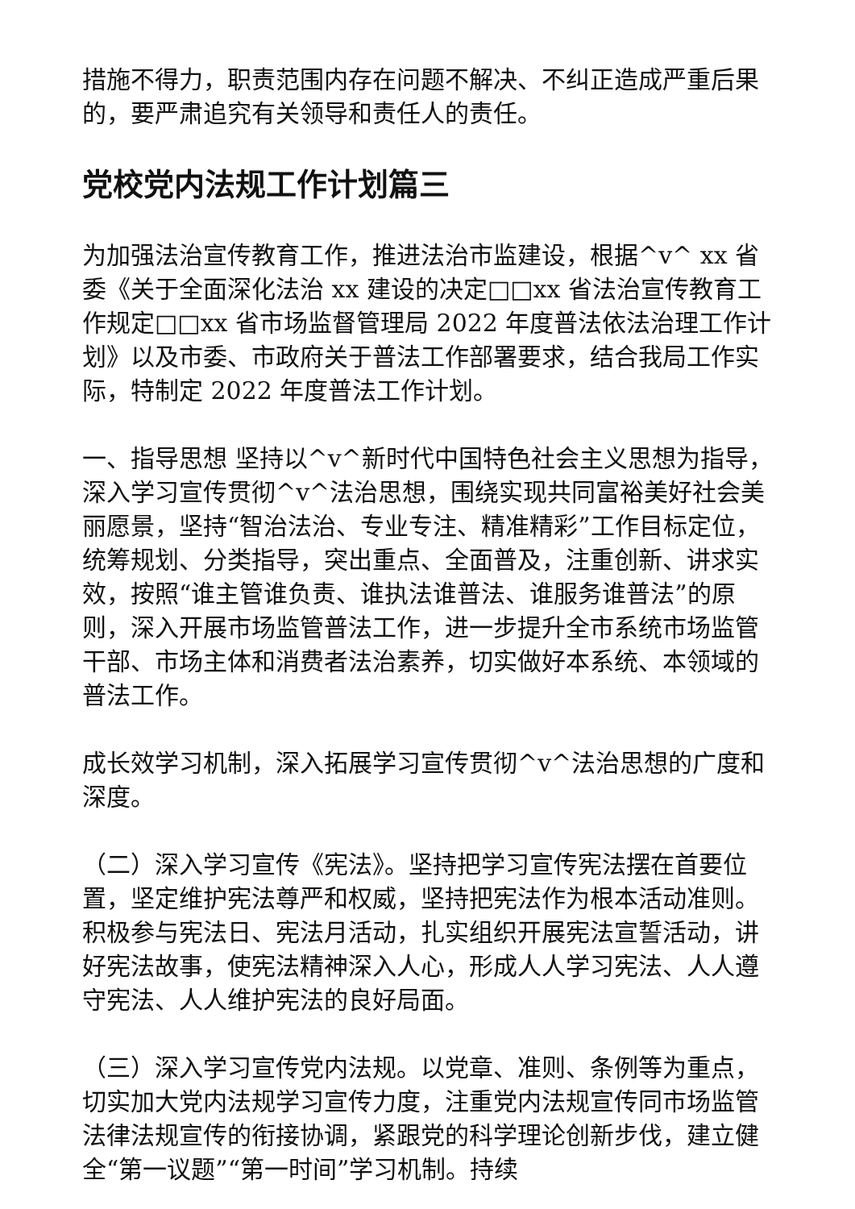措施不得力，职责范围内存在问题不解决、不纠正造成严重后果的，要严肃追究有关领导和责任人的责任。
党校党内法规工作计划篇三
为加强法治宣传教育工作，推进法治市监建设，根据^v^ xx 省委《关于全面深化法治 xx 建设的决定□□xx 省法治宣传教育工作规定□□xx 省市场监督管理局 2022 年度普法依法治理工作计划》以及市委、市政府关于普法工作部署要求，结合我局工作实际，特制定 2022 年度普法工作计划。
一、指导思想 坚持以^v^新时代中国特色社会主义思想为指导，深入学习宣传贯彻^v^法治思想，围绕实现共同富裕美好社会美丽愿景，坚持“智治法治、专业专注、精准精彩”工作目标定位，统筹规划、分类指导，突出重点、全面普及，注重创新、讲求实效，按照“谁主管谁负责、谁执法谁普法、谁服务谁普法”的原则，深入开展市场监管普法工作，进一步提升全市系统市场监管干部、市场主体和消费者法治素养，切实做好本系统、本领域的普法工作。
成长效学习机制，深入拓展学习宣传贯彻^v^法治思想的广度和深度。
（二）深入学习宣传《宪法》。坚持把学习宣传宪法摆在首要位置，坚定维护宪法尊严和权威，坚持把宪法作为根本活动准则。积极参与宪法日、宪法月活动，扎实组织开展宪法宣誓活动，讲好宪法故事，使宪法精神深入人心，形成人人学习宪法、人人遵守宪法、人人维护宪法的良好局面。
（三）深入学习宣传党内法规。以党章、准则、条例等为重点，切实加大党内法规学习宣传力度，注重党内法规宣传同市场监管法律法规宣传的衔接协调，紧跟党的科学理论创新步伐，建立健全“第一议题”“第一时间”学习机制。持续